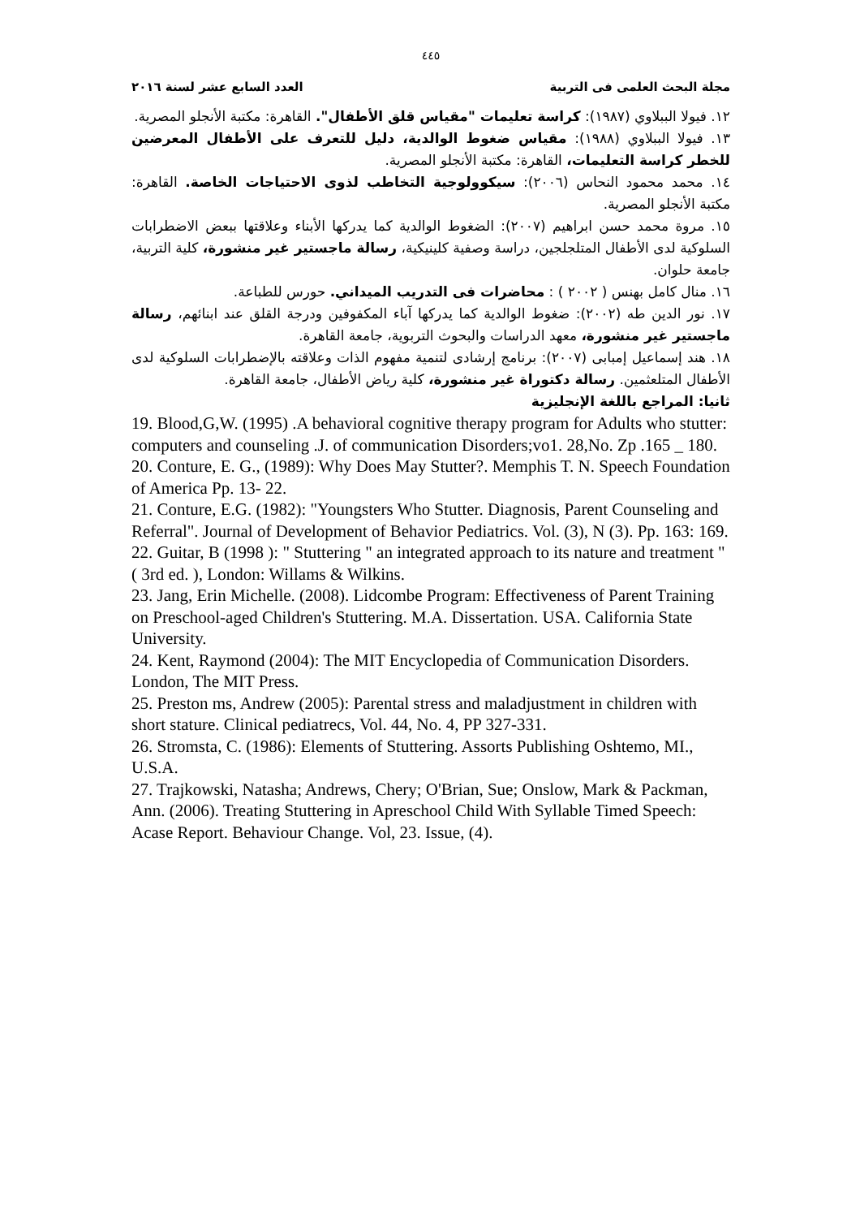٤٤٥
مجلة البحث العلمى فى التربية العدد السابع عشر لسنة ٢٠١٦
١٢. فيولا الببلاوي (١٩٨٧): كراسة تعليمات "مقياس قلق الأطفال". القاهرة: مكتبة الأنجلو المصرية.
١٣. فيولا الببلاوي (١٩٨٨): مقياس ضغوط الوالدية، دليل للتعرف على الأطفال المعرضين للخطر كراسة التعليمات، القاهرة: مكتبة الأنجلو المصرية.
١٤. محمد محمود النحاس (٢٠٠٦): سيكوولوجية التخاطب لذوى الاحتياجات الخاصة. القاهرة: مكتبة الأنجلو المصرية.
١٥. مروة محمد حسن ابراهيم (٢٠٠٧): الضغوط الوالدية كما يدركها الأبناء وعلاقتها ببعض الاضطرابات السلوكية لدى الأطفال المتلجلجين، دراسة وصفية كلينيكية، رسالة ماجستير غير منشورة، كلية التربية، جامعة حلوان.
١٦. منال كامل بهنس ( ٢٠٠٢ ) : محاضرات فى التدريب الميداني. حورس للطباعة.
١٧. نور الدين طه (٢٠٠٢): ضغوط الوالدية كما يدركها آباء المكفوفين ودرجة القلق عند ابنائهم، رسالة ماجستير غير منشورة، معهد الدراسات والبحوث التربوية، جامعة القاهرة.
١٨. هند إسماعيل إمبابى (٢٠٠٧): برنامج إرشادى لتنمية مفهوم الذات وعلاقته بالإضطرابات السلوكية لدى الأطفال المتلعثمين. رسالة دكتوراة غير منشورة، كلية رياض الأطفال، جامعة القاهرة.
ثانيا: المراجع باللغة الإنجليزية
19. Blood,G,W. (1995) .A behavioral cognitive therapy program for Adults who stutter: computers and counseling .J. of communication Disorders;vo1. 28,No. Zp .165 _ 180.
20. Conture, E. G., (1989): Why Does May Stutter?. Memphis T. N. Speech Foundation of America Pp. 13- 22.
21. Conture, E.G. (1982): "Youngsters Who Stutter. Diagnosis, Parent Counseling and Referral". Journal of Development of Behavior Pediatrics. Vol. (3), N (3). Pp. 163: 169.
22. Guitar, B (1998 ): " Stuttering " an integrated approach to its nature and treatment " ( 3rd ed. ), London: Willams & Wilkins.
23. Jang, Erin Michelle. (2008). Lidcombe Program: Effectiveness of Parent Training on Preschool-aged Children's Stuttering. M.A. Dissertation. USA. California State University.
24. Kent, Raymond (2004): The MIT Encyclopedia of Communication Disorders. London, The MIT Press.
25. Preston ms, Andrew (2005): Parental stress and maladjustment in children with short stature. Clinical pediatrecs, Vol. 44, No. 4, PP 327-331.
26. Stromsta, C. (1986): Elements of Stuttering. Assorts Publishing Oshtemo, MI., U.S.A.
27. Trajkowski, Natasha; Andrews, Chery; O'Brian, Sue; Onslow, Mark & Packman, Ann. (2006). Treating Stuttering in Apreschool Child With Syllable Timed Speech: Acase Report. Behaviour Change. Vol, 23. Issue, (4).